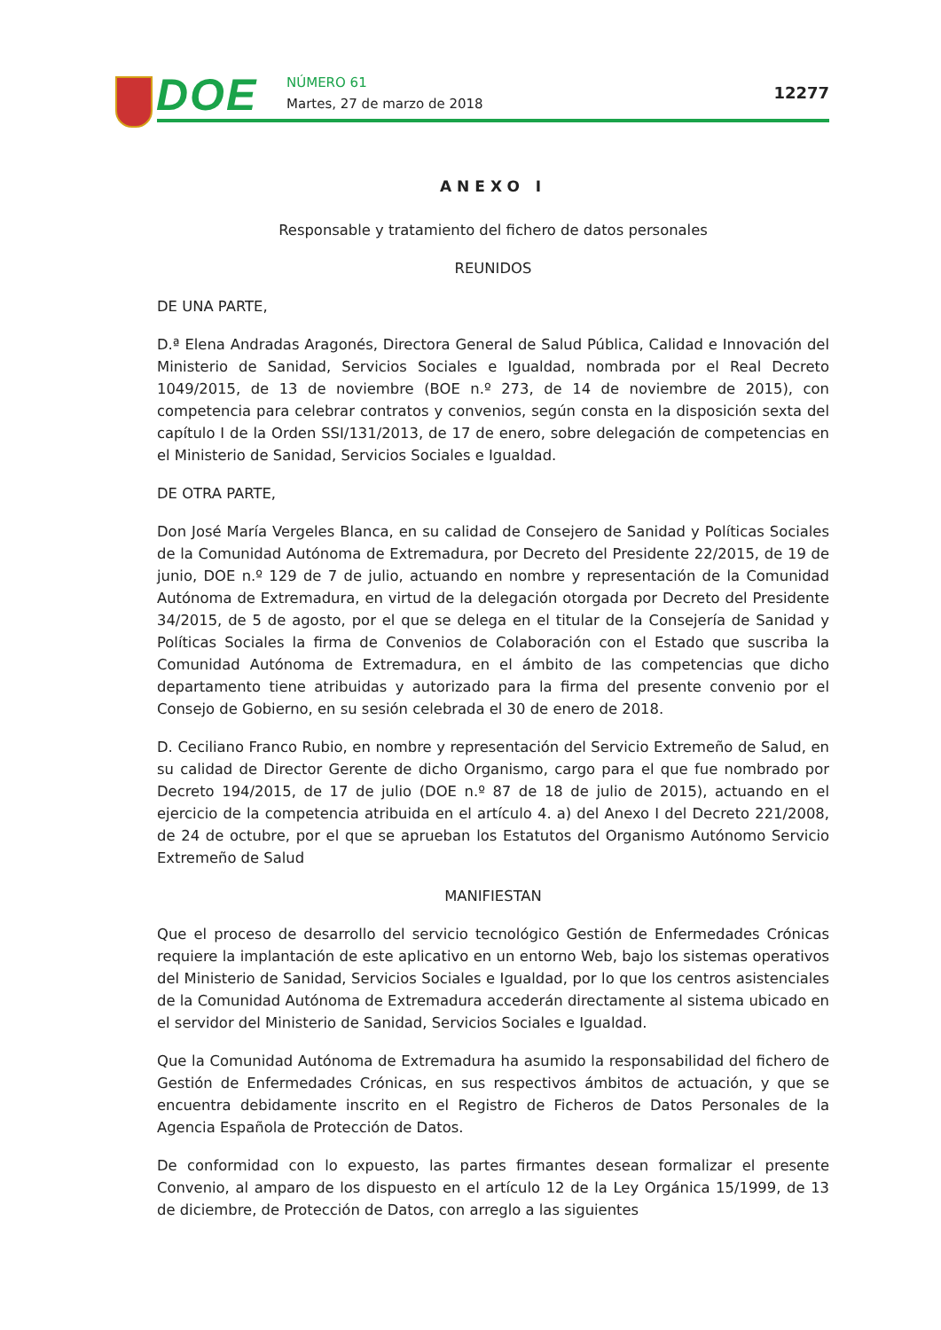DOE NÚMERO 61
Martes, 27 de marzo de 2018
12277
ANEXO I
Responsable y tratamiento del fichero de datos personales
REUNIDOS
DE UNA PARTE,
D.ª Elena Andradas Aragonés, Directora General de Salud Pública, Calidad e Innovación del Ministerio de Sanidad, Servicios Sociales e Igualdad, nombrada por el Real Decreto 1049/2015, de 13 de noviembre (BOE n.º 273, de 14 de noviembre de 2015), con competencia para celebrar contratos y convenios, según consta en la disposición sexta del capítulo I de la Orden SSI/131/2013, de 17 de enero, sobre delegación de competencias en el Ministerio de Sanidad, Servicios Sociales e Igualdad.
DE OTRA PARTE,
Don José María Vergeles Blanca, en su calidad de Consejero de Sanidad y Políticas Sociales de la Comunidad Autónoma de Extremadura, por Decreto del Presidente 22/2015, de 19 de junio, DOE n.º 129 de 7 de julio, actuando en nombre y representación de la Comunidad Autónoma de Extremadura, en virtud de la delegación otorgada por Decreto del Presidente 34/2015, de 5 de agosto, por el que se delega en el titular de la Consejería de Sanidad y Políticas Sociales la firma de Convenios de Colaboración con el Estado que suscriba la Comunidad Autónoma de Extremadura, en el ámbito de las competencias que dicho departamento tiene atribuidas y autorizado para la firma del presente convenio por el Consejo de Gobierno, en su sesión celebrada el 30 de enero de 2018.
D. Ceciliano Franco Rubio, en nombre y representación del Servicio Extremeño de Salud, en su calidad de Director Gerente de dicho Organismo, cargo para el que fue nombrado por Decreto 194/2015, de 17 de julio (DOE n.º 87 de 18 de julio de 2015), actuando en el ejercicio de la competencia atribuida en el artículo 4. a) del Anexo I del Decreto 221/2008, de 24 de octubre, por el que se aprueban los Estatutos del Organismo Autónomo Servicio Extremeño de Salud
MANIFIESTAN
Que el proceso de desarrollo del servicio tecnológico Gestión de Enfermedades Crónicas requiere la implantación de este aplicativo en un entorno Web, bajo los sistemas operativos del Ministerio de Sanidad, Servicios Sociales e Igualdad, por lo que los centros asistenciales de la Comunidad Autónoma de Extremadura accederán directamente al sistema ubicado en el servidor del Ministerio de Sanidad, Servicios Sociales e Igualdad.
Que la Comunidad Autónoma de Extremadura ha asumido la responsabilidad del fichero de Gestión de Enfermedades Crónicas, en sus respectivos ámbitos de actuación, y que se encuentra debidamente inscrito en el Registro de Ficheros de Datos Personales de la Agencia Española de Protección de Datos.
De conformidad con lo expuesto, las partes firmantes desean formalizar el presente Convenio, al amparo de los dispuesto en el artículo 12 de la Ley Orgánica 15/1999, de 13 de diciembre, de Protección de Datos, con arreglo a las siguientes